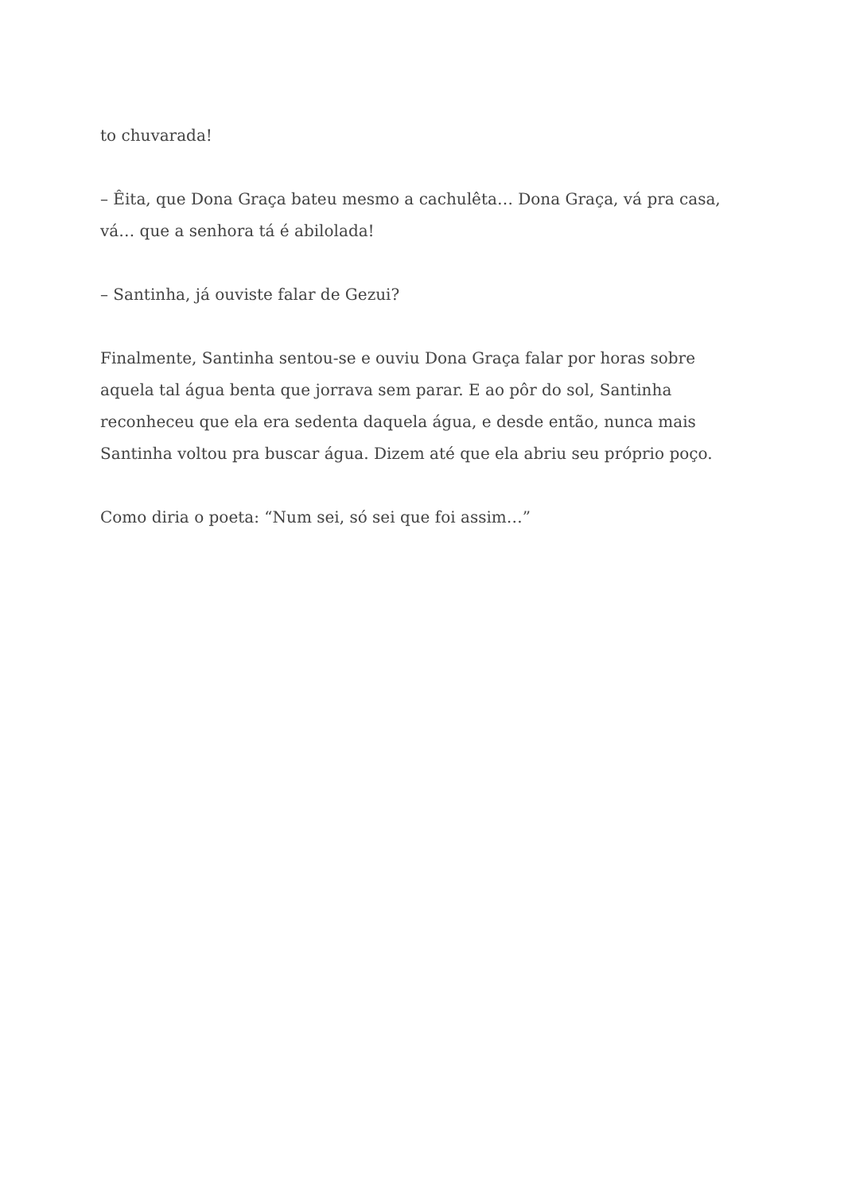to chuvarada!
– Êita, que Dona Graça bateu mesmo a cachulêta… Dona Graça, vá pra casa, vá… que a senhora tá é abilolada!
– Santinha, já ouviste falar de Gezui?
Finalmente, Santinha sentou-se e ouviu Dona Graça falar por horas sobre aquela tal água benta que jorrava sem parar. E ao pôr do sol, Santinha reconheceu que ela era sedenta daquela água, e desde então, nunca mais Santinha voltou pra buscar água. Dizem até que ela abriu seu próprio poço.
Como diria o poeta: “Num sei, só sei que foi assim…”